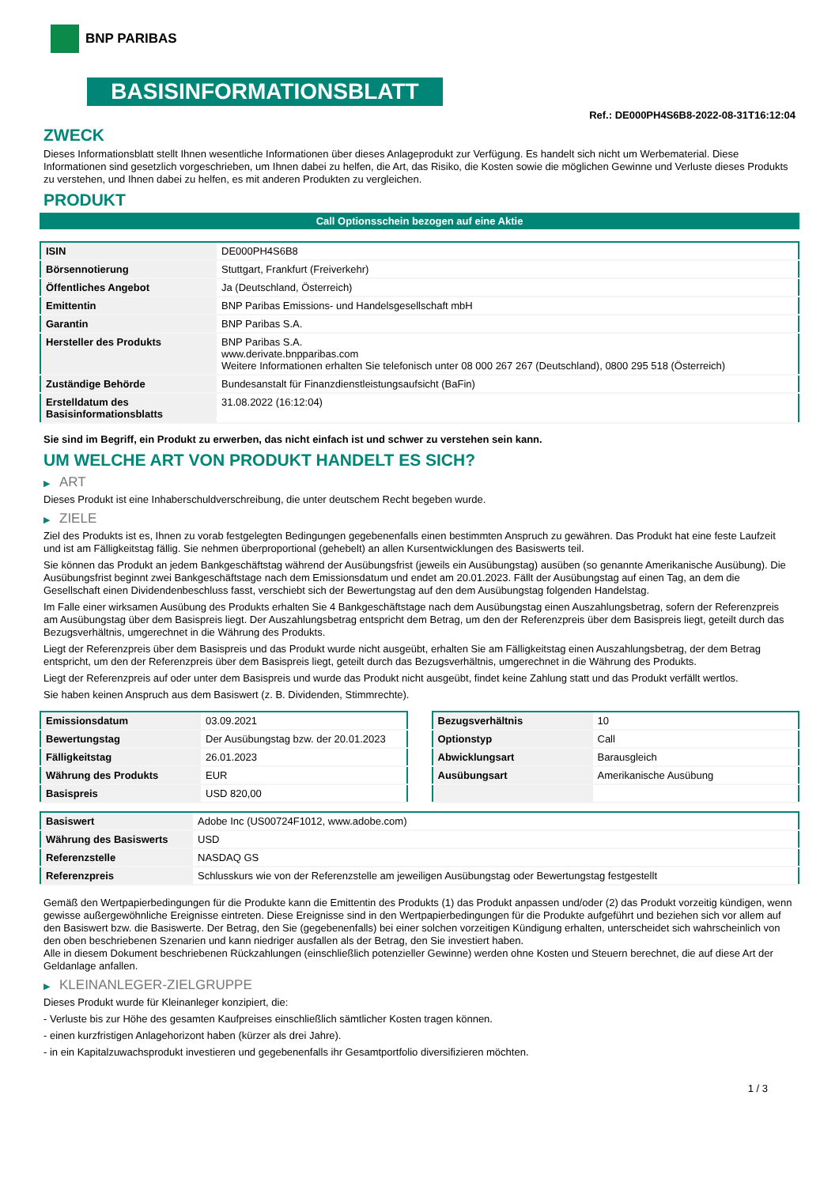BNP PARIBAS
BASISINFORMATIONSBLATT
Ref.: DE000PH4S6B8-2022-08-31T16:12:04
ZWECK
Dieses Informationsblatt stellt Ihnen wesentliche Informationen über dieses Anlageprodukt zur Verfügung. Es handelt sich nicht um Werbematerial. Diese Informationen sind gesetzlich vorgeschrieben, um Ihnen dabei zu helfen, die Art, das Risiko, die Kosten sowie die möglichen Gewinne und Verluste dieses Produkts zu verstehen, und Ihnen dabei zu helfen, es mit anderen Produkten zu vergleichen.
PRODUKT
Call Optionsschein bezogen auf eine Aktie
| ISIN | DE000PH4S6B8 |
| Börsennotierung | Stuttgart, Frankfurt (Freiverkehr) |
| Öffentliches Angebot | Ja (Deutschland, Österreich) |
| Emittentin | BNP Paribas Emissions- und Handelsgesellschaft mbH |
| Garantin | BNP Paribas S.A. |
| Hersteller des Produkts | BNP Paribas S.A. www.derivate.bnpparibas.com Weitere Informationen erhalten Sie telefonisch unter 08 000 267 267 (Deutschland), 0800 295 518 (Österreich) |
| Zuständige Behörde | Bundesanstalt für Finanzdienstleistungsaufsicht (BaFin) |
| Erstelldatum des Basisinformationsblatts | 31.08.2022 (16:12:04) |
Sie sind im Begriff, ein Produkt zu erwerben, das nicht einfach ist und schwer zu verstehen sein kann.
UM WELCHE ART VON PRODUKT HANDELT ES SICH?
▶ ART
Dieses Produkt ist eine Inhaberschuldverschreibung, die unter deutschem Recht begeben wurde.
▶ ZIELE
Ziel des Produkts ist es, Ihnen zu vorab festgelegten Bedingungen gegebenenfalls einen bestimmten Anspruch zu gewähren. Das Produkt hat eine feste Laufzeit und ist am Fälligkeitstag fällig. Sie nehmen überproportional (gehebelt) an allen Kursentwicklungen des Basiswerts teil.
Sie können das Produkt an jedem Bankgeschäftstag während der Ausübungsfrist (jeweils ein Ausübungstag) ausüben (so genannte Amerikanische Ausübung). Die Ausübungsfrist beginnt zwei Bankgeschäftstage nach dem Emissionsdatum und endet am 20.01.2023. Fällt der Ausübungstag auf einen Tag, an dem die Gesellschaft einen Dividendenbeschluss fasst, verschiebt sich der Bewertungstag auf den dem Ausübungstag folgenden Handelstag.
Im Falle einer wirksamen Ausübung des Produkts erhalten Sie 4 Bankgeschäftstage nach dem Ausübungstag einen Auszahlungsbetrag, sofern der Referenzpreis am Ausübungstag über dem Basispreis liegt. Der Auszahlungsbetrag entspricht dem Betrag, um den der Referenzpreis über dem Basispreis liegt, geteilt durch das Bezugsverhältnis, umgerechnet in die Währung des Produkts.
Liegt der Referenzpreis über dem Basispreis und das Produkt wurde nicht ausgeübt, erhalten Sie am Fälligkeitstag einen Auszahlungsbetrag, der dem Betrag entspricht, um den der Referenzpreis über dem Basispreis liegt, geteilt durch das Bezugsverhältnis, umgerechnet in die Währung des Produkts.
Liegt der Referenzpreis auf oder unter dem Basispreis und wurde das Produkt nicht ausgeübt, findet keine Zahlung statt und das Produkt verfällt wertlos.
Sie haben keinen Anspruch aus dem Basiswert (z. B. Dividenden, Stimmrechte).
| Emissionsdatum | 03.09.2021 |
| Bewertungstag | Der Ausübungstag bzw. der 20.01.2023 |
| Fälligkeitstag | 26.01.2023 |
| Währung des Produkts | EUR |
| Basispreis | USD 820,00 |
| Bezugsverhältnis | 10 |
| Optionstyp | Call |
| Abwicklungsart | Barausgleich |
| Ausübungsart | Amerikanische Ausübung |
| Basiswert | Adobe Inc (US00724F1012, www.adobe.com) |
| Währung des Basiswerts | USD |
| Referenzstelle | NASDAQ GS |
| Referenzpreis | Schlusskurs wie von der Referenzstelle am jeweiligen Ausübungstag oder Bewertungstag festgestellt |
Gemäß den Wertpapierbedingungen für die Produkte kann die Emittentin des Produkts (1) das Produkt anpassen und/oder (2) das Produkt vorzeitig kündigen, wenn gewisse außergewöhnliche Ereignisse eintreten. Diese Ereignisse sind in den Wertpapierbedingungen für die Produkte aufgeführt und beziehen sich vor allem auf den Basiswert bzw. die Basiswerte. Der Betrag, den Sie (gegebenenfalls) bei einer solchen vorzeitigen Kündigung erhalten, unterscheidet sich wahrscheinlich von den oben beschriebenen Szenarien und kann niedriger ausfallen als der Betrag, den Sie investiert haben.
Alle in diesem Dokument beschriebenen Rückzahlungen (einschließlich potenzieller Gewinne) werden ohne Kosten und Steuern berechnet, die auf diese Art der Geldanlage anfallen.
▶ KLEINANLEGER-ZIELGRUPPE
Dieses Produkt wurde für Kleinanleger konzipiert, die:
- Verluste bis zur Höhe des gesamten Kaufpreises einschließlich sämtlicher Kosten tragen können.
- einen kurzfristigen Anlagehorizont haben (kürzer als drei Jahre).
- in ein Kapitalzuwachsprodukt investieren und gegebenenfalls ihr Gesamtportfolio diversifizieren möchten.
1 / 3